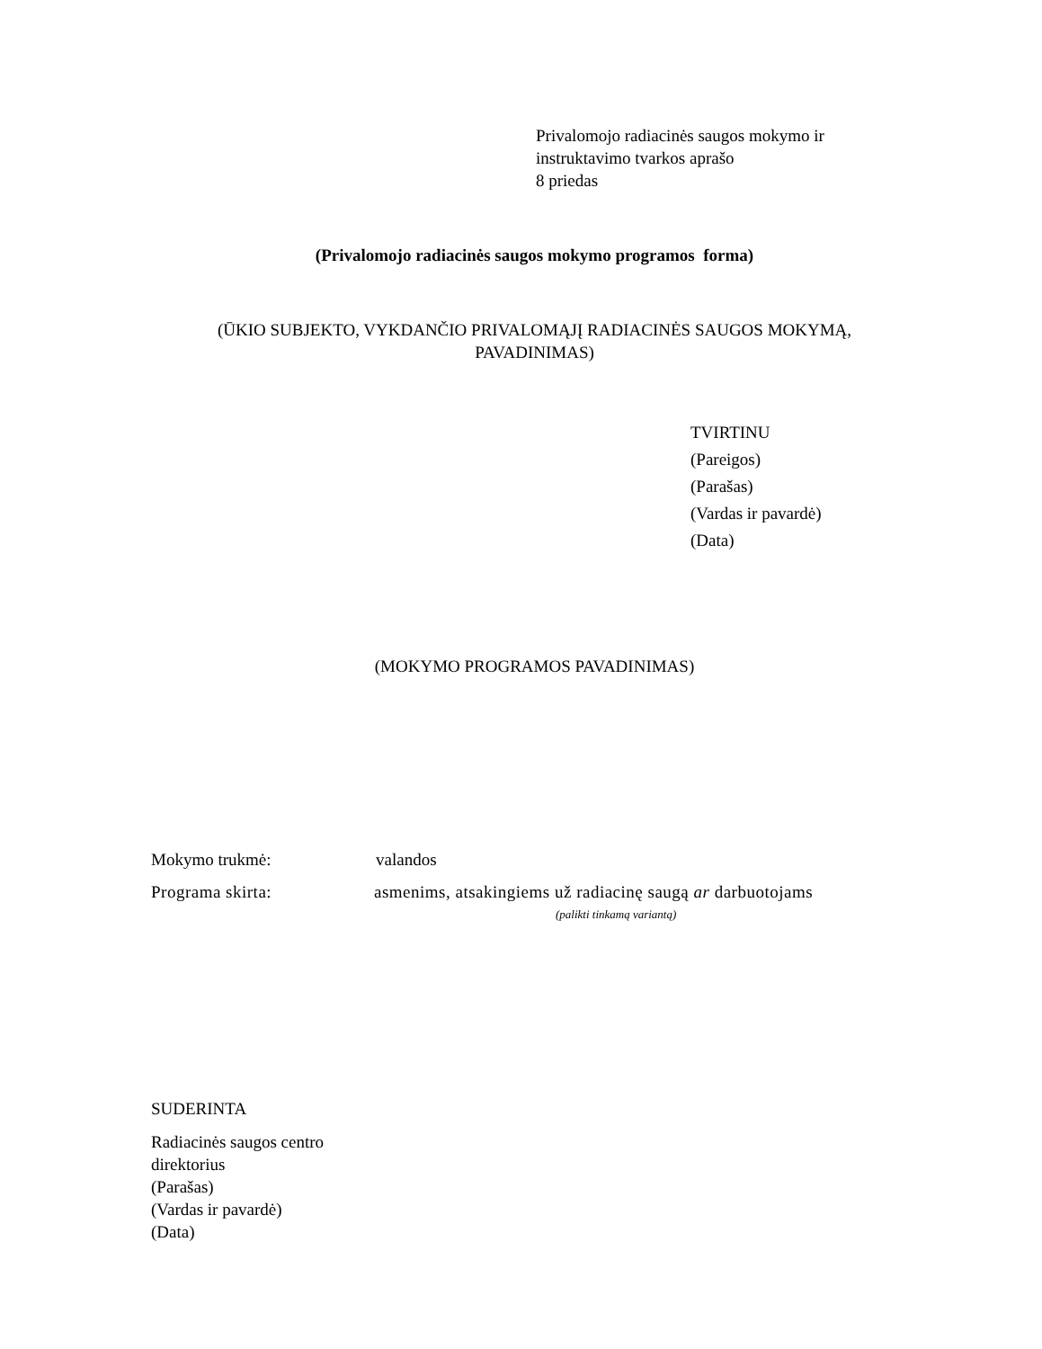Privalomojo radiacinės saugos mokymo ir
instruktavimo tvarkos aprašo
8 priedas
(Privalomojo radiacinės saugos mokymo programos forma)
(ŪKIO SUBJEKTO, VYKDANČIO PRIVALOMĄJĮ RADIACINĖS SAUGOS MOKYMĄ,
PAVADINIMAS)
TVIRTINU
(Pareigos)
(Parašas)
(Vardas ir pavardė)
(Data)
(MOKYMO PROGRAMOS PAVADINIMAS)
Mokymo trukmė: valandos
Programa skirta: asmenims, atsakingiems už radiacinę saugą ar darbuotojams
(palikti tinkamą variantą)
SUDERINTA
Radiacinės saugos centro
direktorius
(Parašas)
(Vardas ir pavardė)
(Data)